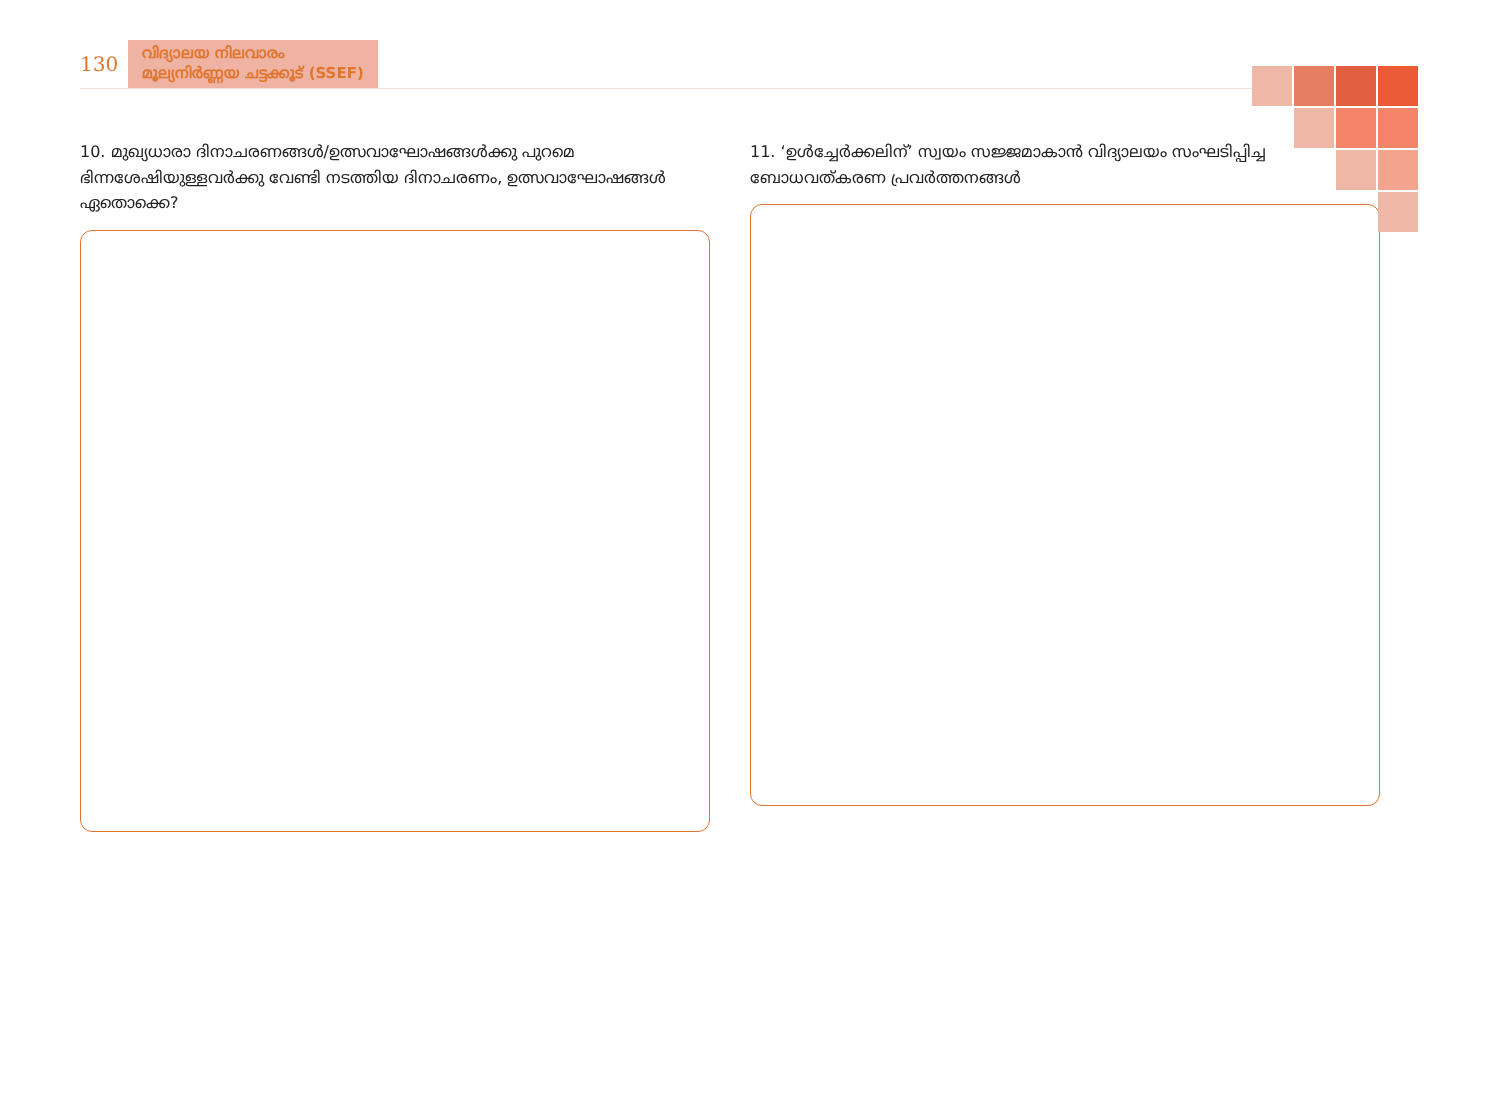130
വിദ്യാലയ നിലവാരം
മൂല്യനിർണ്ണയ ചട്ടക്കൂട് (SSEF)
10. മുഖ്യധാരാ ദിനാചരണങ്ങൾ/ഉത്സവാഘോഷങ്ങൾക്കു പുറമെ ഭിന്നശേഷിയുള്ളവർക്കു വേണ്ടി നടത്തിയ ദിനാചരണം, ഉത്സവാഘോഷങ്ങൾ ഏതൊക്കെ?
11. ‘ഉൾച്ചേർക്കലിന്’ സ്വയം സജ്ജമാകാൻ വിദ്യാലയം സംഘടിപ്പിച്ച ബോധവത്കരണ പ്രവർത്തനങ്ങൾ